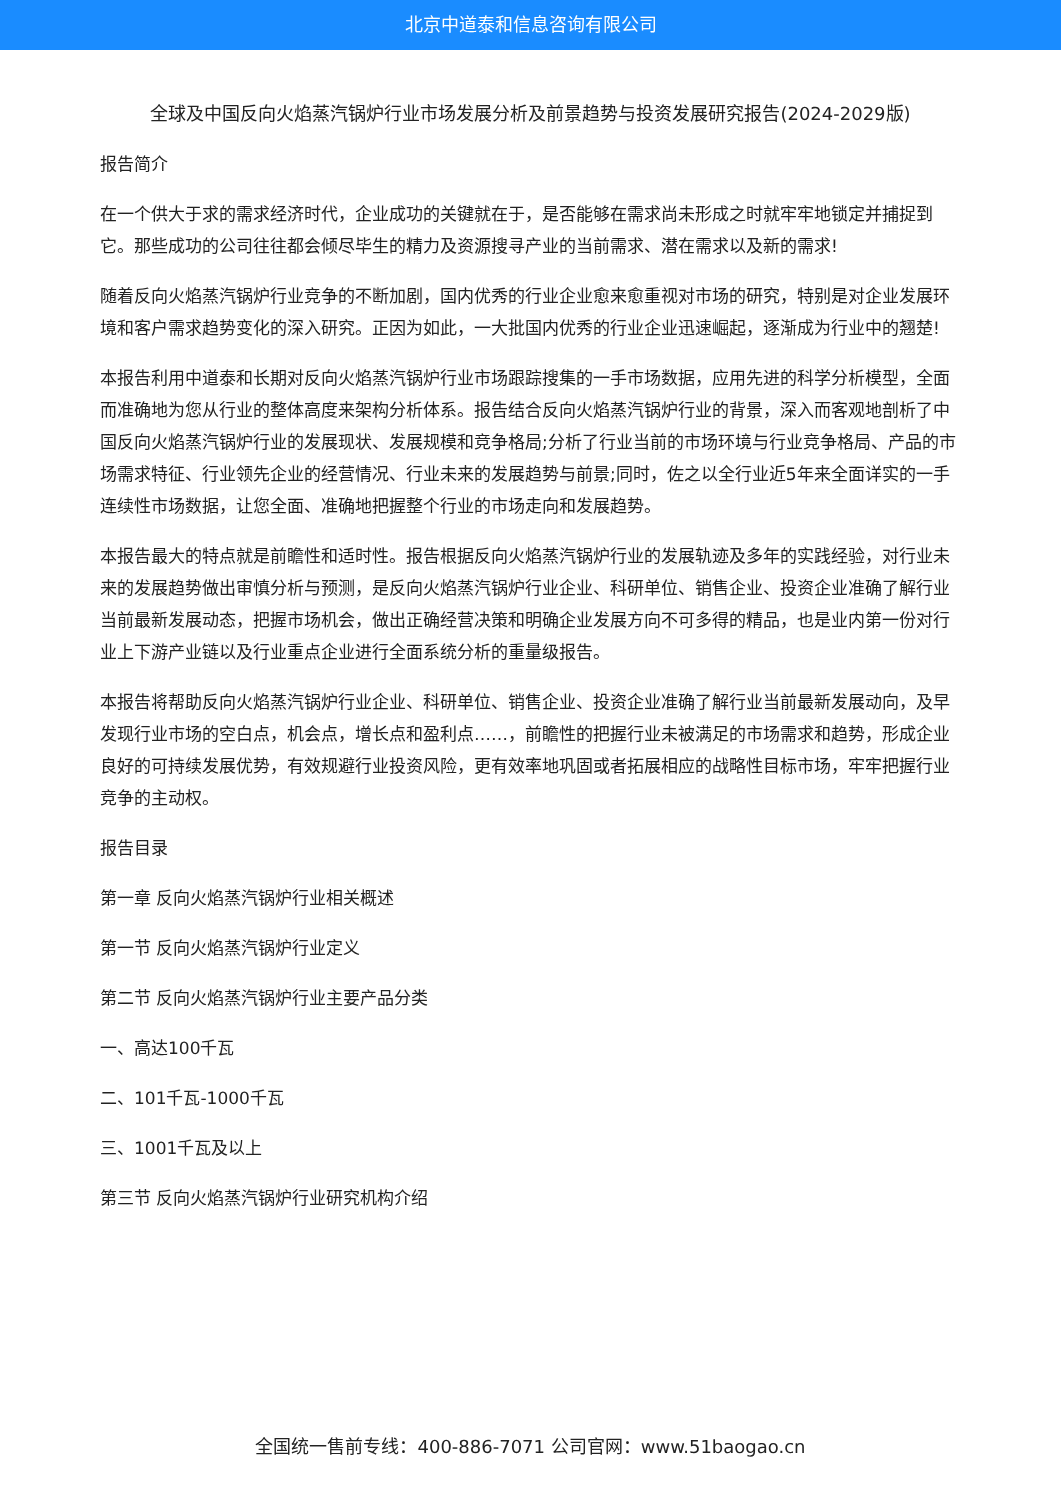北京中道泰和信息咨询有限公司
全球及中国反向火焰蒸汽锅炉行业市场发展分析及前景趋势与投资发展研究报告(2024-2029版)
报告简介
在一个供大于求的需求经济时代，企业成功的关键就在于，是否能够在需求尚未形成之时就牢牢地锁定并捕捉到它。那些成功的公司往往都会倾尽毕生的精力及资源搜寻产业的当前需求、潜在需求以及新的需求!
随着反向火焰蒸汽锅炉行业竞争的不断加剧，国内优秀的行业企业愈来愈重视对市场的研究，特别是对企业发展环境和客户需求趋势变化的深入研究。正因为如此，一大批国内优秀的行业企业迅速崛起，逐渐成为行业中的翘楚!
本报告利用中道泰和长期对反向火焰蒸汽锅炉行业市场跟踪搜集的一手市场数据，应用先进的科学分析模型，全面而准确地为您从行业的整体高度来架构分析体系。报告结合反向火焰蒸汽锅炉行业的背景，深入而客观地剖析了中国反向火焰蒸汽锅炉行业的发展现状、发展规模和竞争格局;分析了行业当前的市场环境与行业竞争格局、产品的市场需求特征、行业领先企业的经营情况、行业未来的发展趋势与前景;同时，佐之以全行业近5年来全面详实的一手连续性市场数据，让您全面、准确地把握整个行业的市场走向和发展趋势。
本报告最大的特点就是前瞻性和适时性。报告根据反向火焰蒸汽锅炉行业的发展轨迹及多年的实践经验，对行业未来的发展趋势做出审慎分析与预测，是反向火焰蒸汽锅炉行业企业、科研单位、销售企业、投资企业准确了解行业当前最新发展动态，把握市场机会，做出正确经营决策和明确企业发展方向不可多得的精品，也是业内第一份对行业上下游产业链以及行业重点企业进行全面系统分析的重量级报告。
本报告将帮助反向火焰蒸汽锅炉行业企业、科研单位、销售企业、投资企业准确了解行业当前最新发展动向，及早发现行业市场的空白点，机会点，增长点和盈利点……，前瞻性的把握行业未被满足的市场需求和趋势，形成企业良好的可持续发展优势，有效规避行业投资风险，更有效率地巩固或者拓展相应的战略性目标市场，牢牢把握行业竞争的主动权。
报告目录
第一章 反向火焰蒸汽锅炉行业相关概述
第一节 反向火焰蒸汽锅炉行业定义
第二节 反向火焰蒸汽锅炉行业主要产品分类
一、高达100千瓦
二、101千瓦-1000千瓦
三、1001千瓦及以上
第三节 反向火焰蒸汽锅炉行业研究机构介绍
全国统一售前专线：400-886-7071 公司官网：www.51baogao.cn